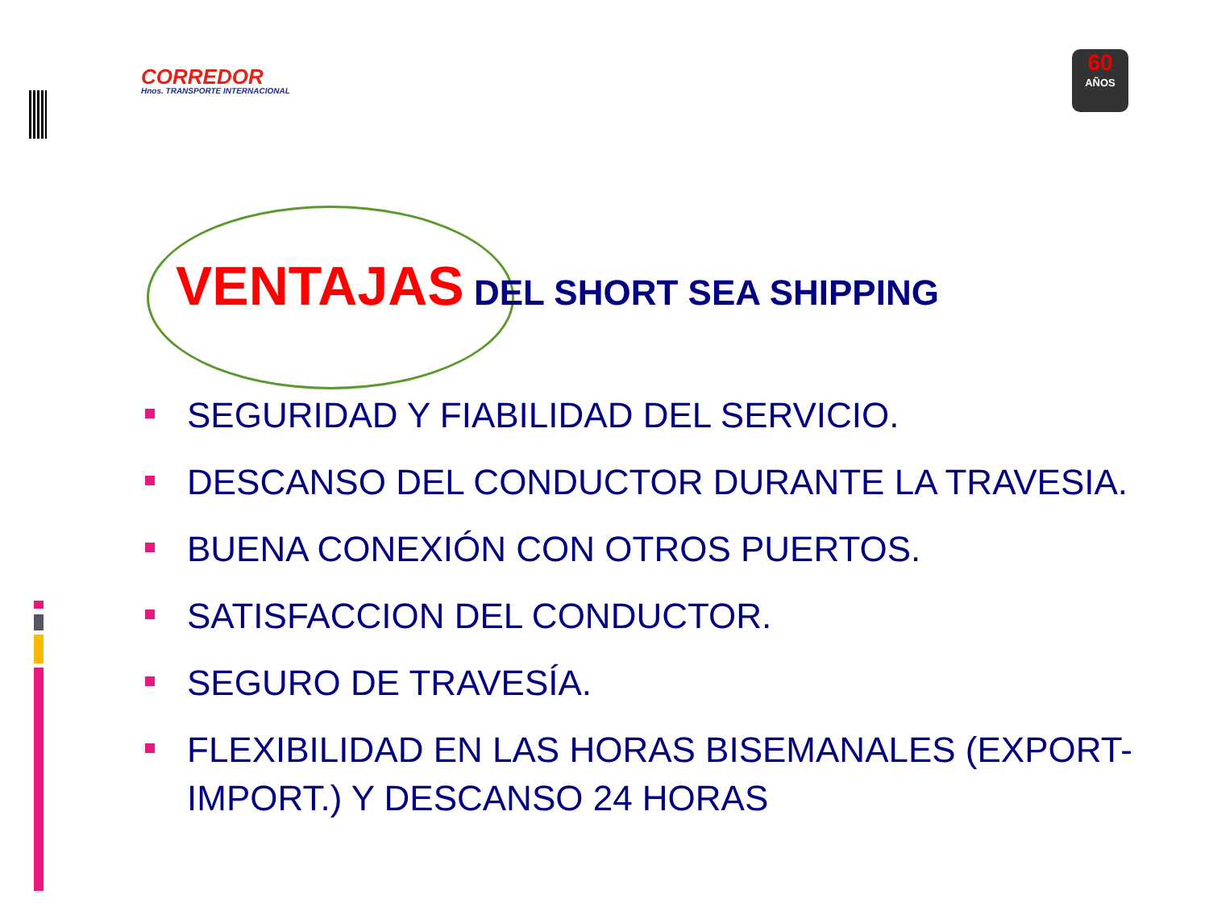CORREDOR
Hnos. TRANSPORTE INTERNACIONAL
60
AÑOS
VENTAJAS DEL SHORT SEA SHIPPING
SEGURIDAD Y FIABILIDAD DEL SERVICIO.
DESCANSO DEL CONDUCTOR DURANTE LA TRAVESIA.
BUENA CONEXIÓN CON OTROS PUERTOS.
SATISFACCION DEL CONDUCTOR.
SEGURO DE TRAVESÍA.
FLEXIBILIDAD EN LAS HORAS BISEMANALES (EXPORT-IMPORT.) Y DESCANSO 24 HORAS